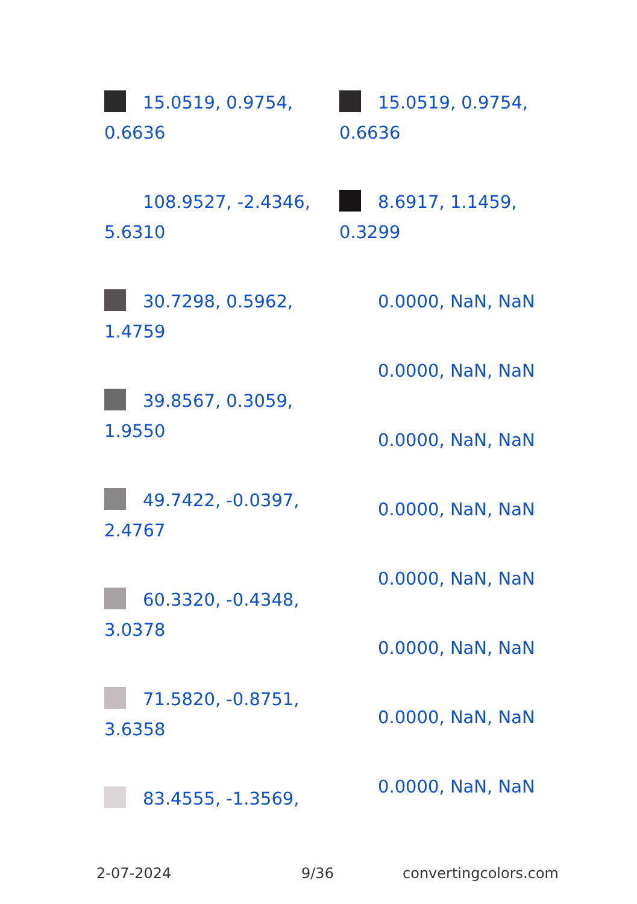15.0519, 0.9754, 0.6636
108.9527, -2.4346, 5.6310
30.7298, 0.5962, 1.4759
39.8567, 0.3059, 1.9550
49.7422, -0.0397, 2.4767
60.3320, -0.4348, 3.0378
71.5820, -0.8751, 3.6358
83.4555, -1.3569,
15.0519, 0.9754, 0.6636
8.6917, 1.1459, 0.3299
0.0000, NaN, NaN
0.0000, NaN, NaN
0.0000, NaN, NaN
0.0000, NaN, NaN
0.0000, NaN, NaN
0.0000, NaN, NaN
0.0000, NaN, NaN
0.0000, NaN, NaN
2-07-2024 9/36 convertingcolors.com